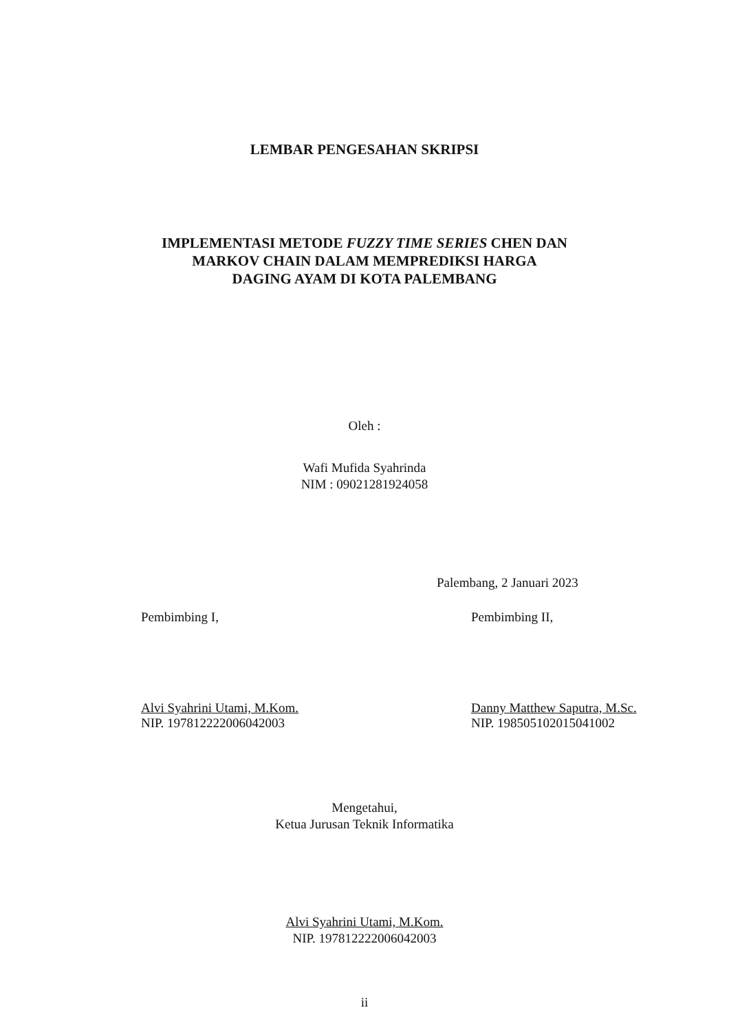LEMBAR PENGESAHAN SKRIPSI
IMPLEMENTASI METODE FUZZY TIME SERIES CHEN DAN
MARKOV CHAIN DALAM MEMPREDIKSI HARGA
DAGING AYAM DI KOTA PALEMBANG
Oleh :
Wafi Mufida Syahrinda
NIM : 09021281924058
Palembang, 2 Januari 2023
Pembimbing I,
Alvi Syahrini Utami, M.Kom.
NIP. 197812222006042003
Pembimbing II,
Danny Matthew Saputra, M.Sc.
NIP. 198505102015041002
Mengetahui,
Ketua Jurusan Teknik Informatika
Alvi Syahrini Utami, M.Kom.
NIP. 197812222006042003
ii